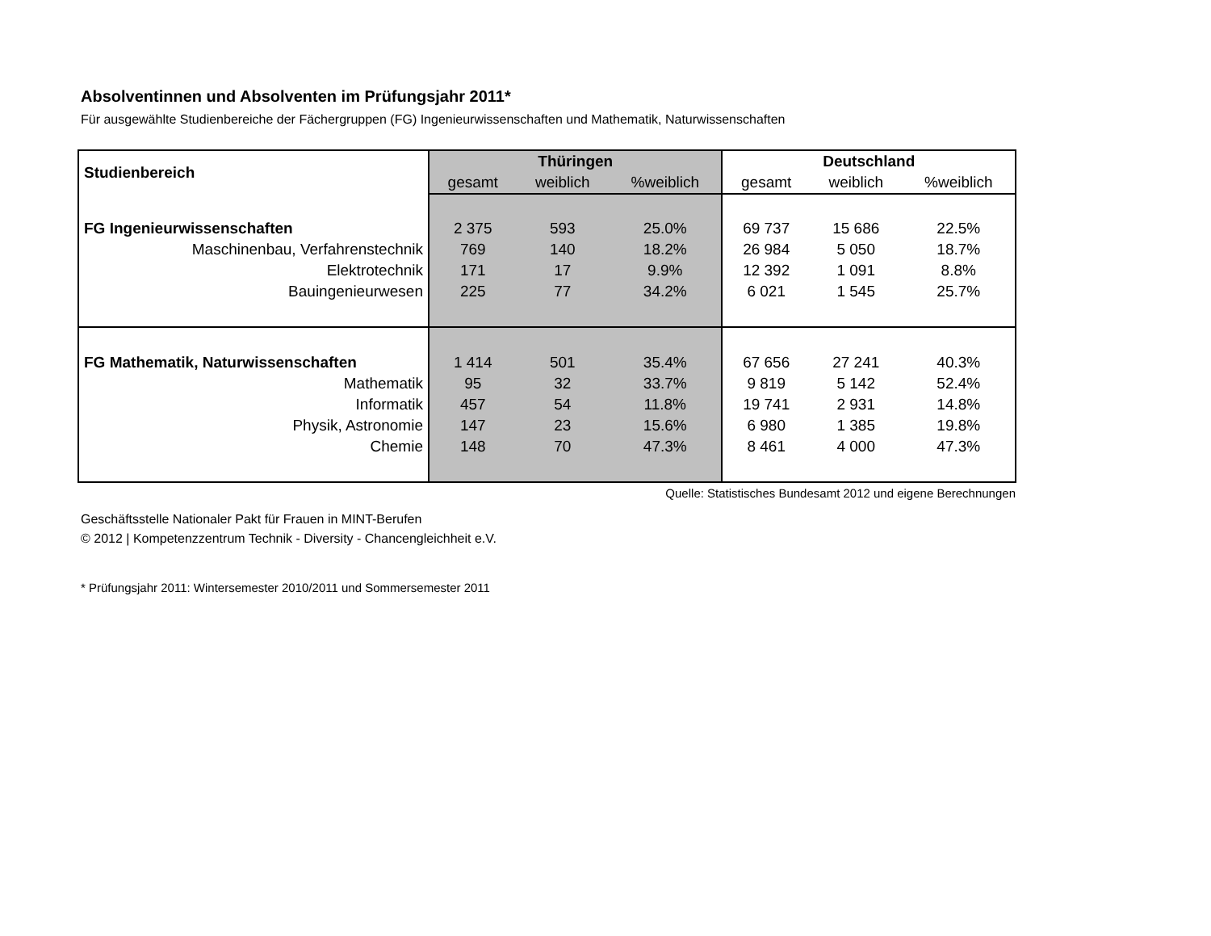Absolventinnen und Absolventen im Prüfungsjahr 2011*
Für ausgewählte Studienbereiche der Fächergruppen (FG) Ingenieurwissenschaften und Mathematik, Naturwissenschaften
| Studienbereich | Thüringen | | | Deutschland | | |
| --- | --- | --- | --- | --- | --- | --- |
| | gesamt | weiblich | %weiblich | gesamt | weiblich | %weiblich |
| FG Ingenieurwissenschaften | 2 375 | 593 | 25.0% | 69 737 | 15 686 | 22.5% |
| Maschinenbau, Verfahrenstechnik | 769 | 140 | 18.2% | 26 984 | 5 050 | 18.7% |
| Elektrotechnik | 171 | 17 | 9.9% | 12 392 | 1 091 | 8.8% |
| Bauingenieurwesen | 225 | 77 | 34.2% | 6 021 | 1 545 | 25.7% |
| FG Mathematik, Naturwissenschaften | 1 414 | 501 | 35.4% | 67 656 | 27 241 | 40.3% |
| Mathematik | 95 | 32 | 33.7% | 9 819 | 5 142 | 52.4% |
| Informatik | 457 | 54 | 11.8% | 19 741 | 2 931 | 14.8% |
| Physik, Astronomie | 147 | 23 | 15.6% | 6 980 | 1 385 | 19.8% |
| Chemie | 148 | 70 | 47.3% | 8 461 | 4 000 | 47.3% |
Quelle: Statistisches Bundesamt 2012 und eigene Berechnungen
Geschäftsstelle Nationaler Pakt für Frauen in MINT-Berufen
© 2012 | Kompetenzzentrum Technik - Diversity - Chancengleichheit e.V.
* Prüfungsjahr 2011: Wintersemester 2010/2011 und Sommersemester 2011